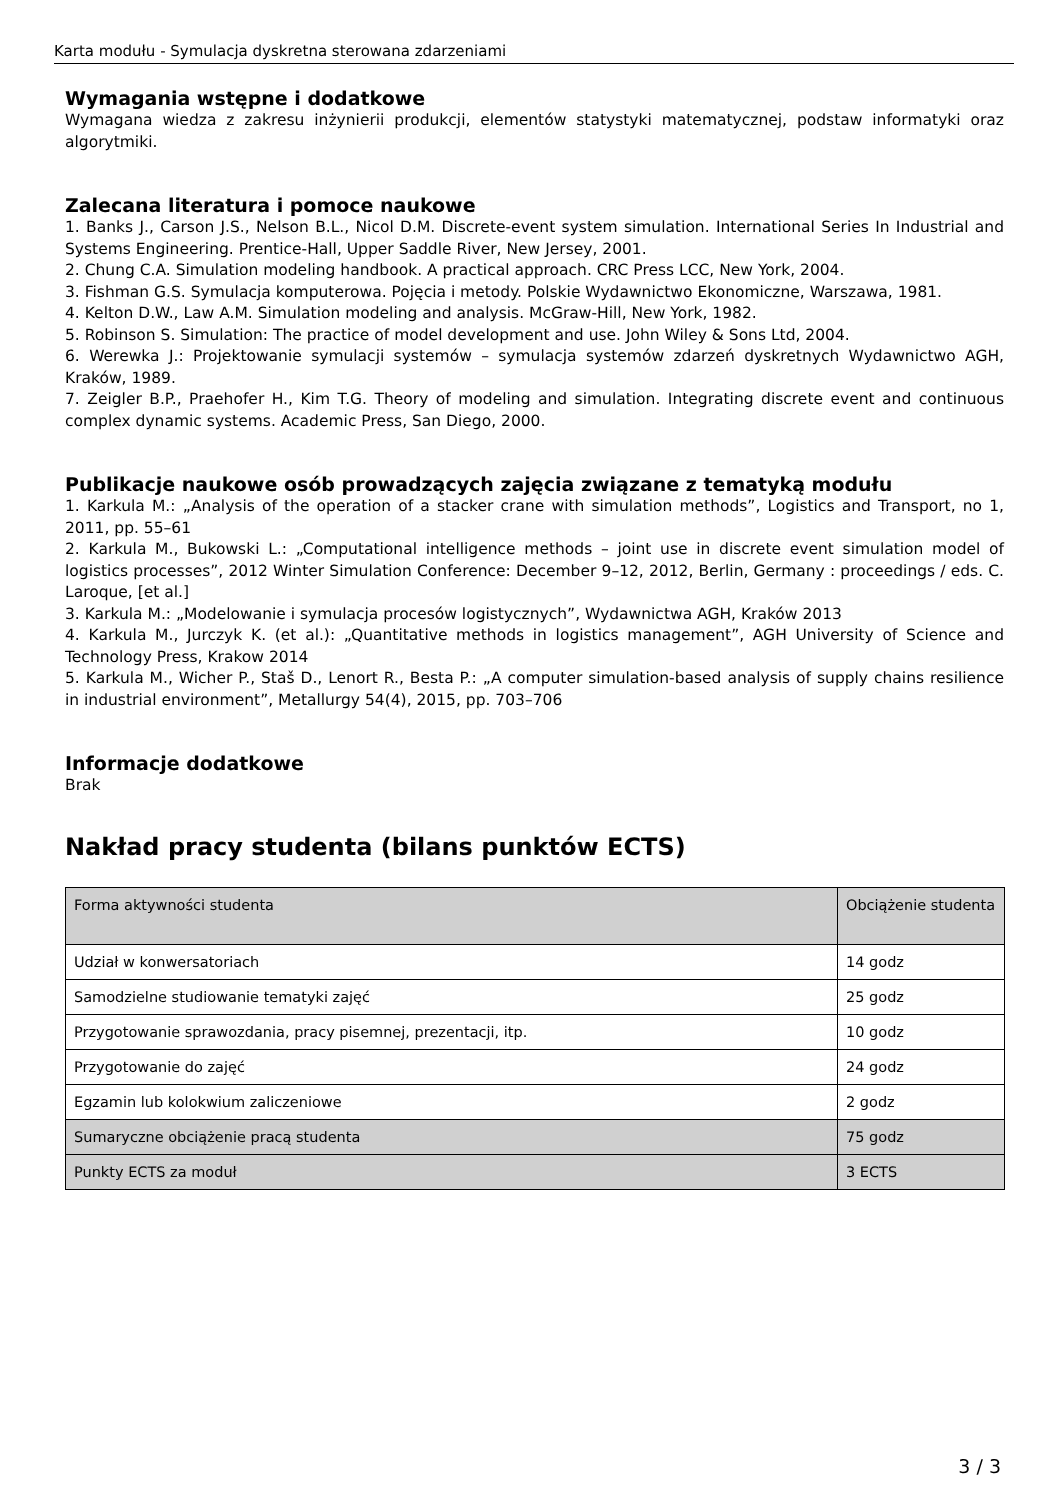Karta modułu - Symulacja dyskretna sterowana zdarzeniami
Wymagania wstępne i dodatkowe
Wymagana wiedza z zakresu inżynierii produkcji, elementów statystyki matematycznej, podstaw informatyki oraz algorytmiki.
Zalecana literatura i pomoce naukowe
1. Banks J., Carson J.S., Nelson B.L., Nicol D.M. Discrete-event system simulation. International Series In Industrial and Systems Engineering. Prentice-Hall, Upper Saddle River, New Jersey, 2001.
2. Chung C.A. Simulation modeling handbook. A practical approach. CRC Press LCC, New York, 2004.
3. Fishman G.S. Symulacja komputerowa. Pojęcia i metody. Polskie Wydawnictwo Ekonomiczne, Warszawa, 1981.
4. Kelton D.W., Law A.M. Simulation modeling and analysis. McGraw-Hill, New York, 1982.
5. Robinson S. Simulation: The practice of model development and use. John Wiley & Sons Ltd, 2004.
6. Werewka J.: Projektowanie symulacji systemów – symulacja systemów zdarzeń dyskretnych Wydawnictwo AGH, Kraków, 1989.
7. Zeigler B.P., Praehofer H., Kim T.G. Theory of modeling and simulation. Integrating discrete event and continuous complex dynamic systems. Academic Press, San Diego, 2000.
Publikacje naukowe osób prowadzących zajęcia związane z tematyką modułu
1. Karkula M.: „Analysis of the operation of a stacker crane with simulation methods”, Logistics and Transport, no 1, 2011, pp. 55–61
2. Karkula M., Bukowski L.: „Computational intelligence methods – joint use in discrete event simulation model of logistics processes”, 2012 Winter Simulation Conference: December 9–12, 2012, Berlin, Germany : proceedings / eds. C. Laroque, [et al.]
3. Karkula M.: „Modelowanie i symulacja procesów logistycznych”, Wydawnictwa AGH, Kraków 2013
4. Karkula M., Jurczyk K. (et al.): „Quantitative methods in logistics management”, AGH University of Science and Technology Press, Krakow 2014
5. Karkula M., Wicher P., Staš D., Lenort R., Besta P.: „A computer simulation-based analysis of supply chains resilience in industrial environment”, Metallurgy 54(4), 2015, pp. 703–706
Informacje dodatkowe
Brak
Nakład pracy studenta (bilans punktów ECTS)
| Forma aktywności studenta | Obciążenie studenta |
| --- | --- |
| Udział w konwersatoriach | 14 godz |
| Samodzielne studiowanie tematyki zajęć | 25 godz |
| Przygotowanie sprawozdania, pracy pisemnej, prezentacji, itp. | 10 godz |
| Przygotowanie do zajęć | 24 godz |
| Egzamin lub kolokwium zaliczeniowe | 2 godz |
| Sumaryczne obciążenie pracą studenta | 75 godz |
| Punkty ECTS za moduł | 3 ECTS |
3 / 3